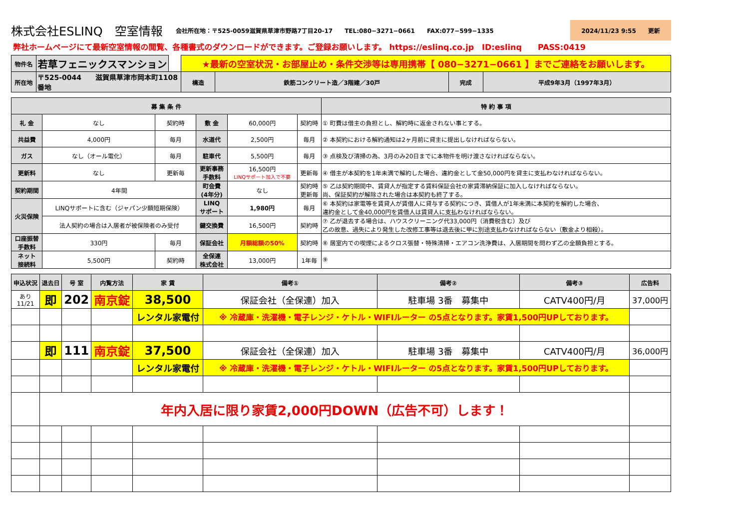株式会社ESLINQ　空室情報
会社所在地：〒525-0059滋賀県草津市野路7丁目20-17　　TEL:080−3271−0661　　FAX:077−599−1335
2024/11/23 9:55　　更新
弊社ホームページにて最新空室情報の閲覧、各種書式のダウンロードができます。ご登録お願いします。 https://eslinq.co.jp　ID:eslinq　　PASS:0419
| 物件名 | 若草フェニックスマンション | | ★最新の空室状況・お部屋止め・条件交渉等は専用携帯【 080−3271−0661 】までご連絡をお願いします。 | | | |
| 所在地 | 〒525-0044 滋賀県草津市岡本町1108番地 | | 構造 | 鉄筋コンクリート造／3階建／30戸 | 完成 | 平成9年3月（1997年3月） |
| 募 集 条 件 | | | | | | 特 約 事 項 |
| --- | --- | --- | --- | --- | --- | --- |
| 礼 金 | なし | 契約時 | 敷 金 | 60,000円 | 契約時 | ① 町費は借主の負担とし、解約時に返金されない事とする。 |
| 共益費 | 4,000円 | 毎月 | 水道代 | 2,500円 | 毎月 | ② 本契約における解約通知は2ヶ月前に貸主に提出しなければならない。 |
| ガス | なし（オール電化） | 毎月 | 駐車代 | 5,500円 | 毎月 | ③ 点検及び清掃の為、3月のみ20日までに本物件を明け渡さなければならない。 |
| 更新料 | なし | 更新毎 | 更新事務 手数料 | 16,500円 LINQサポート加入で不要 | 更新毎 | ④ 借主が本契約を1年未満で解約した場合、違約金として金50,000円を貸主に支払わなければならない。 |
| 契約期間 | 4年間 | | 町会費 (4年分) | なし | 契約時 更新毎 | ⑤ 乙は契約期間中、賃貸人が指定する賃料保証会社の家賃滞納保証に加入しなければならない。 尚、保証契約が解除された場合は本契約も終了する。 |
| 火災保険 | LINQサポートに含む（ジャパン少額短期保険） | | LINQ サポート | 1,980円 | 毎月 | ⑥ 本契約は家電等を賃貸人が賃借人に貸与する契約につき、賃借人が1年未満に本契約を解約した場合、 違約金として金40,000円を賃借人は賃貸人に支払わなければならない。 |
| | 法人契約の場合は入居者が被保険者のみ受付 | | 鍵交換費 | 16,500円 | 契約時 | ⑦ 乙が退去する場合は、ハウスクリーニング代33,000円（消費税含む）及び 乙の故意、過失により発生した改修工事等は退去後に甲に別途支払わなければならない（敷金より相殺）。 |
| 口座振替 手数料 | 330円 | 毎月 | 保証会社 | 月額総額の50% | 契約時 | ⑧ 居室内での喫煙によるクロス張替・特殊清掃・エアコン洗浄費は、入居期間を問わず乙の全額負担とする。 |
| ネット 接続料 | 5,500円 | 契約時 | 全保連 株式会社 | 13,000円 | 1年毎 | ⑨ |
| 申込状況 | 退去日 | 号 室 | 内覧方法 | 家 賃 | 備考① | 備考② | 備考③ | 広告料 |
| --- | --- | --- | --- | --- | --- | --- | --- | --- |
| あり 11/21 | 即 | 202 | 南京錠 | 38,500 | 保証会社（全保連）加入 | 駐車場 3番 募集中 | CATV400円/月 | 37,000円 |
| | | | | レンタル家電付 | ※ 冷蔵庫・洗濯機・電子レンジ・ケトル・WIFIルーター の5点となります。家賃1,500円UPしております。 | | | |
| | 即 | 111 | 南京錠 | 37,500 | 保証会社（全保連）加入 | 駐車場 3番 募集中 | CATV400円/月 | 36,000円 |
| | | | | レンタル家電付 | ※ 冷蔵庫・洗濯機・電子レンジ・ケトル・WIFIルーター の5点となります。家賃1,500円UPしております。 | | | |
| | 年内入居に限り家賃2,000円DOWN（広告不可）します！ | | | | | | | |